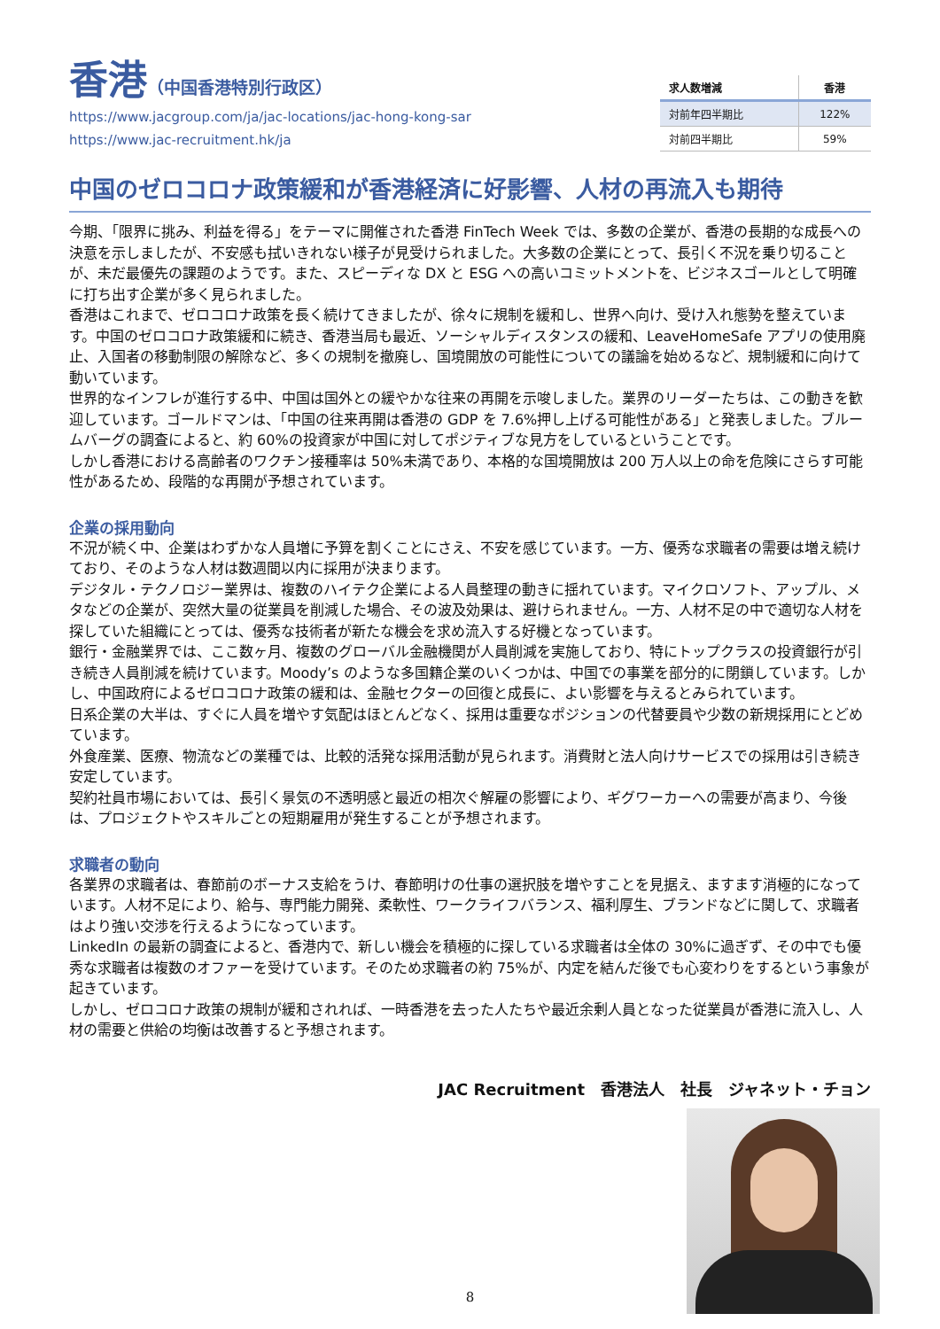香港（中国香港特別行政区）
https://www.jacgroup.com/ja/jac-locations/jac-hong-kong-sar
https://www.jac-recruitment.hk/ja
| 求人数増減 | 香港 |
| --- | --- |
| 対前年四半期比 | 122% |
| 対前四半期比 | 59% |
中国のゼロコロナ政策緩和が香港経済に好影響、人材の再流入も期待
今期、「限界に挑み、利益を得る」をテーマに開催された香港 FinTech Week では、多数の企業が、香港の長期的な成長への決意を示しましたが、不安感も拭いきれない様子が見受けられました。大多数の企業にとって、長引く不況を乗り切ることが、未だ最優先の課題のようです。また、スピーディな DX と ESG への高いコミットメントを、ビジネスゴールとして明確に打ち出す企業が多く見られました。
香港はこれまで、ゼロコロナ政策を長く続けてきましたが、徐々に規制を緩和し、世界へ向け、受け入れ態勢を整えています。中国のゼロコロナ政策緩和に続き、香港当局も最近、ソーシャルディスタンスの緩和、LeaveHomeSafe アプリの使用廃止、入国者の移動制限の解除など、多くの規制を撤廃し、国境開放の可能性についての議論を始めるなど、規制緩和に向けて動いています。
世界的なインフレが進行する中、中国は国外との緩やかな往来の再開を示唆しました。業界のリーダーたちは、この動きを歓迎しています。ゴールドマンは、「中国の往来再開は香港の GDP を 7.6%押し上げる可能性がある」と発表しました。ブルームバーグの調査によると、約 60%の投資家が中国に対してポジティブな見方をしているということです。
しかし香港における高齢者のワクチン接種率は 50%未満であり、本格的な国境開放は 200 万人以上の命を危険にさらす可能性があるため、段階的な再開が予想されています。
企業の採用動向
不況が続く中、企業はわずかな人員増に予算を割くことにさえ、不安を感じています。一方、優秀な求職者の需要は増え続けており、そのような人材は数週間以内に採用が決まります。
デジタル・テクノロジー業界は、複数のハイテク企業による人員整理の動きに揺れています。マイクロソフト、アップル、メタなどの企業が、突然大量の従業員を削減した場合、その波及効果は、避けられません。一方、人材不足の中で適切な人材を探していた組織にとっては、優秀な技術者が新たな機会を求め流入する好機となっています。
銀行・金融業界では、ここ数ヶ月、複数のグローバル金融機関が人員削減を実施しており、特にトップクラスの投資銀行が引き続き人員削減を続けています。Moody’s のような多国籍企業のいくつかは、中国での事業を部分的に閉鎖しています。しかし、中国政府によるゼロコロナ政策の緩和は、金融セクターの回復と成長に、よい影響を与えるとみられています。
日系企業の大半は、すぐに人員を増やす気配はほとんどなく、採用は重要なポジションの代替要員や少数の新規採用にとどめています。
外食産業、医療、物流などの業種では、比較的活発な採用活動が見られます。消費財と法人向けサービスでの採用は引き続き安定しています。
契約社員市場においては、長引く景気の不透明感と最近の相次ぐ解雇の影響により、ギグワーカーへの需要が高まり、今後は、プロジェクトやスキルごとの短期雇用が発生することが予想されます。
求職者の動向
各業界の求職者は、春節前のボーナス支給をうけ、春節明けの仕事の選択肢を増やすことを見据え、ますます消極的になっています。人材不足により、給与、専門能力開発、柔軟性、ワークライフバランス、福利厚生、ブランドなどに関して、求職者はより強い交渉を行えるようになっています。
LinkedIn の最新の調査によると、香港内で、新しい機会を積極的に探している求職者は全体の 30%に過ぎず、その中でも優秀な求職者は複数のオファーを受けています。そのため求職者の約 75%が、内定を結んだ後でも心変わりをするという事象が起きています。
しかし、ゼロコロナ政策の規制が緩和されれば、一時香港を去った人たちや最近余剰人員となった従業員が香港に流入し、人材の需要と供給の均衡は改善すると予想されます。
JAC Recruitment　香港法人　社長　ジャネット・チョン
8